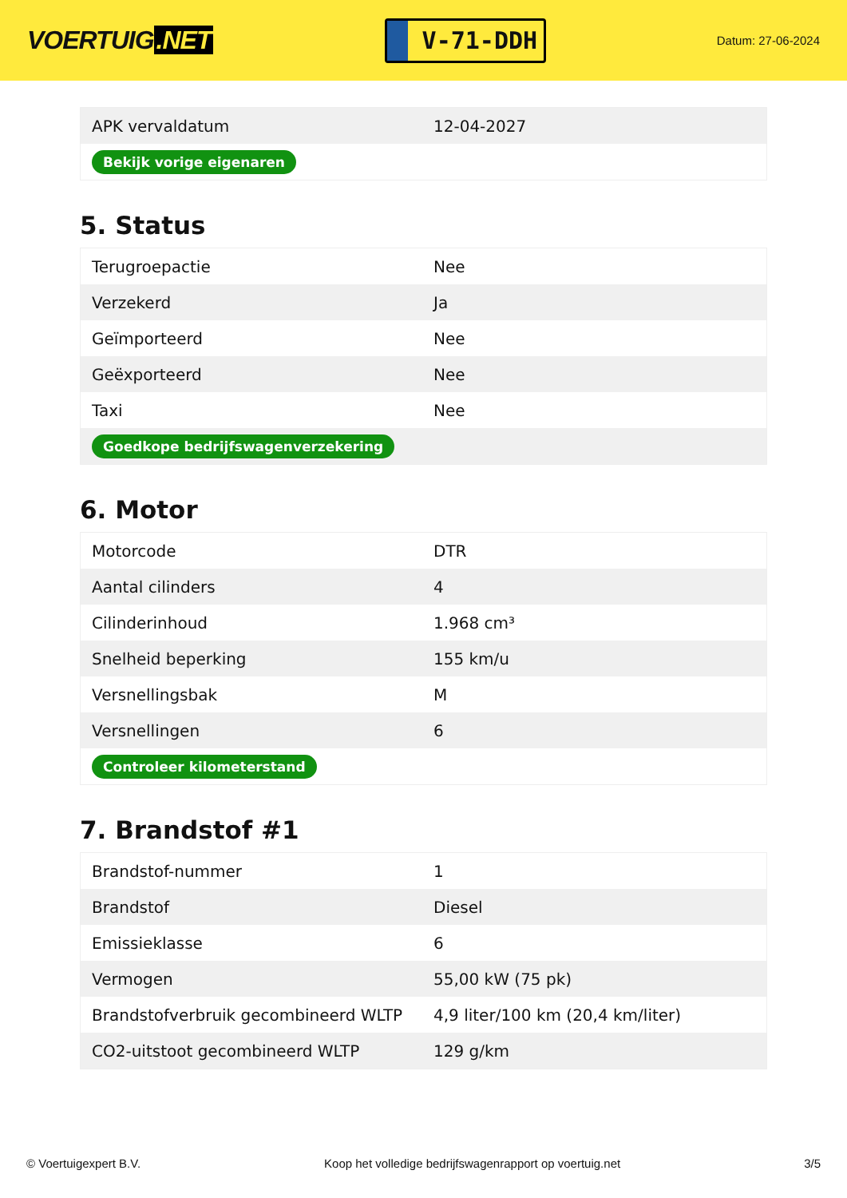VOERTUIG.NET
V-71-DDH
Datum: 27-06-2024
| APK vervaldatum | 12-04-2027 |
| Bekijk vorige eigenaren | |
5. Status
| Terugroepactie | Nee |
| Verzekerd | Ja |
| Geïmporteerd | Nee |
| Geëxporteerd | Nee |
| Taxi | Nee |
| Goedkope bedrijfswagenverzekering | |
6. Motor
| Motorcode | DTR |
| Aantal cilinders | 4 |
| Cilinderinhoud | 1.968 cm³ |
| Snelheid beperking | 155 km/u |
| Versnellingsbak | M |
| Versnellingen | 6 |
| Controleer kilometerstand | |
7. Brandstof #1
| Brandstof-nummer | 1 |
| Brandstof | Diesel |
| Emissieklasse | 6 |
| Vermogen | 55,00 kW (75 pk) |
| Brandstofverbruik gecombineerd WLTP | 4,9 liter/100 km (20,4 km/liter) |
| CO2-uitstoot gecombineerd WLTP | 129 g/km |
© Voertuigexpert B.V. Koop het volledige bedrijfswagenrapport op voertuig.net 3/5